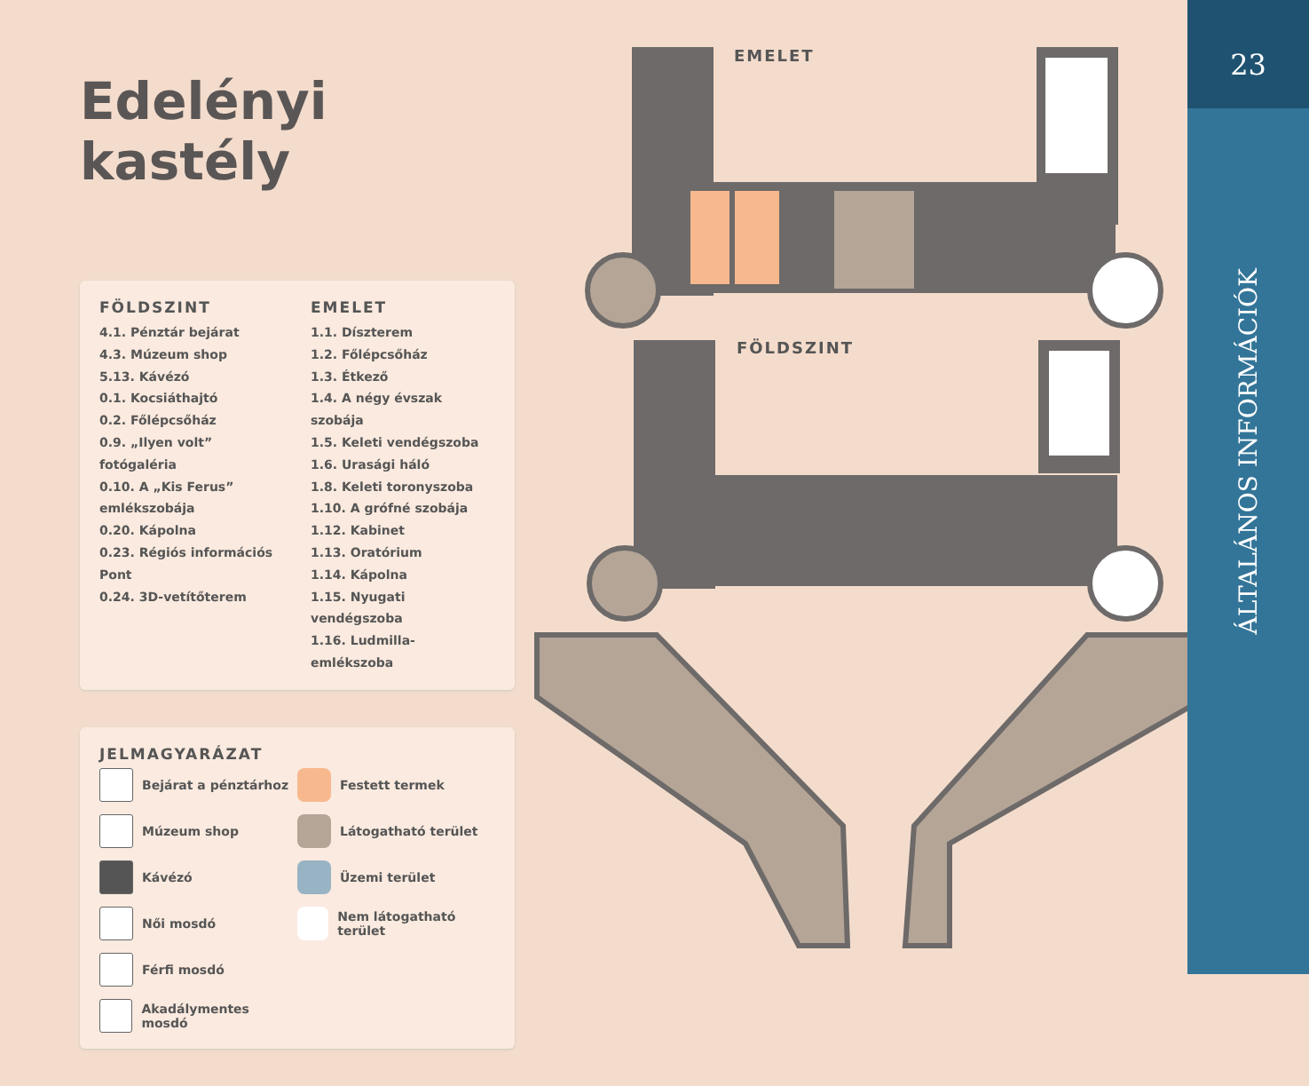Edelényi kastély
FÖLDSZINT
4.1. Pénztár bejárat
4.3. Múzeum shop
5.13. Kávézó
0.1. Kocsiáthajtó
0.2. Főlépcsőház
0.9. „Ilyen volt” fotógaléria
0.10. A „Kis Ferus” emlékszobája
0.20. Kápolna
0.23. Régiós információs Pont
0.24. 3D-vetítőterem
EMELET
1.1. Díszterem
1.2. Főlépcsőház
1.3. Étkező
1.4. A négy évszak szobája
1.5. Keleti vendégszoba
1.6. Urasági háló
1.8. Keleti toronyszoba
1.10. A grófné szobája
1.12. Kabinet
1.13. Oratórium
1.14. Kápolna
1.15. Nyugati vendégszoba
1.16. Ludmilla-emlékszoba
JELMAGYARÁZAT
Bejárat a pénztárhoz Festett termek Múzeum shop Látogatható terület Kávézó Üzemi terület Női mosdó Nem látogatható terület Férfi mosdó Akadálymentes mosdó
EMELET
FÖLDSZINT
23
ÁLTALÁNOS INFORMÁCIÓK